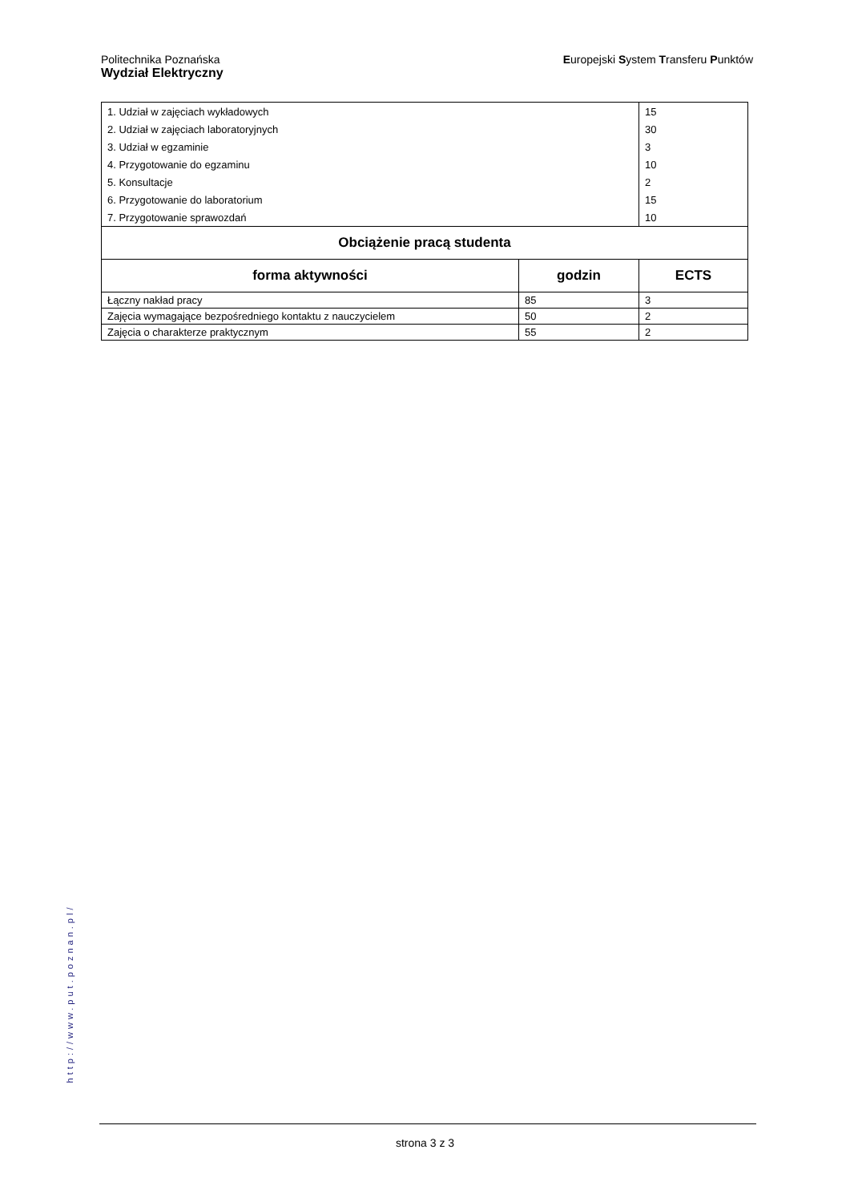Politechnika Poznańska
Wydział Elektryczny
Europejski System Transferu Punktów
| / 1. Udział w zajęciach wykładowych / / 2. Udział w zajęciach laboratoryjnych / / 3. Udział w egzaminie / / 4. Przygotowanie do egzaminu / / 5. Konsultacje / / 6. Przygotowanie do laboratorium / / 7. Przygotowanie sprawozdań / | | / 15 / / 30 / / 3 / / 10 / / 2 / / 15 / / 10 / |
| Obciążenie pracą studenta | | |
| forma aktywności | godzin | ECTS |
| Łączny nakład pracy | 85 | 3 |
| Zajęcia wymagające bezpośredniego kontaktu z nauczycielem | 50 | 2 |
| Zajęcia o charakterze praktycznym | 55 | 2 |
http://www.put.poznan.pl/
strona 3 z 3